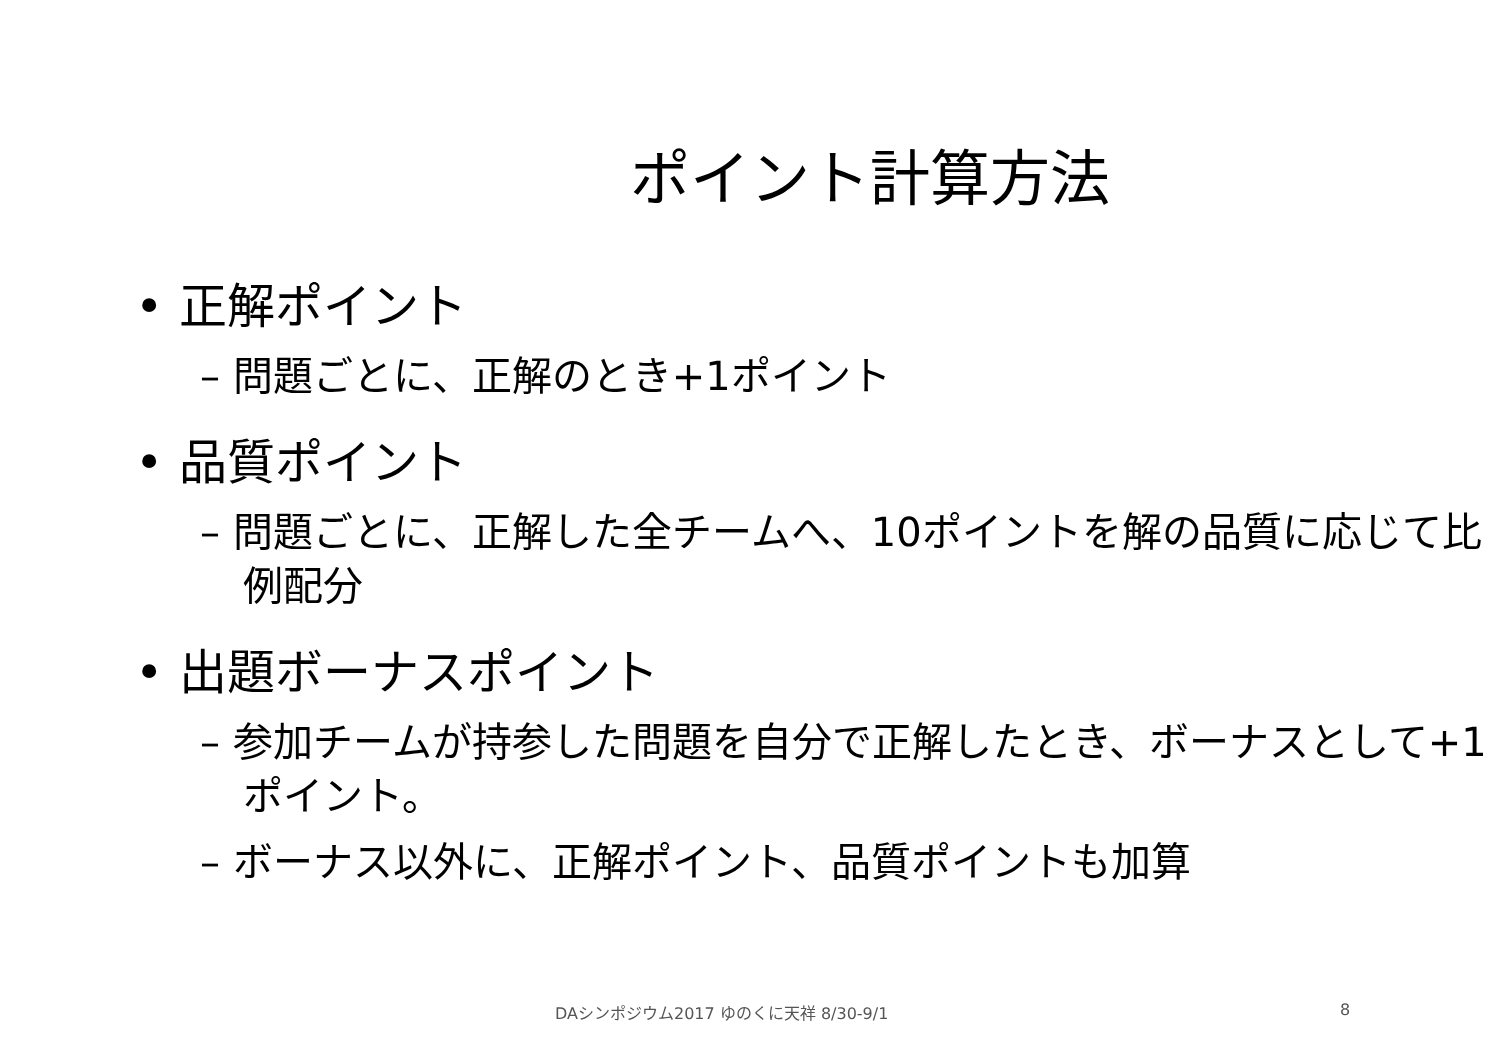ポイント計算方法
• 正解ポイント
– 問題ごとに、正解のとき+1ポイント
• 品質ポイント
– 問題ごとに、正解した全チームへ、10ポイントを解の品質に応じて比例配分
• 出題ボーナスポイント
– 参加チームが持参した問題を自分で正解したとき、ボーナスとして+1ポイント。
– ボーナス以外に、正解ポイント、品質ポイントも加算
DAシンポジウム2017 ゆのくに天祥 8/30-9/1 8